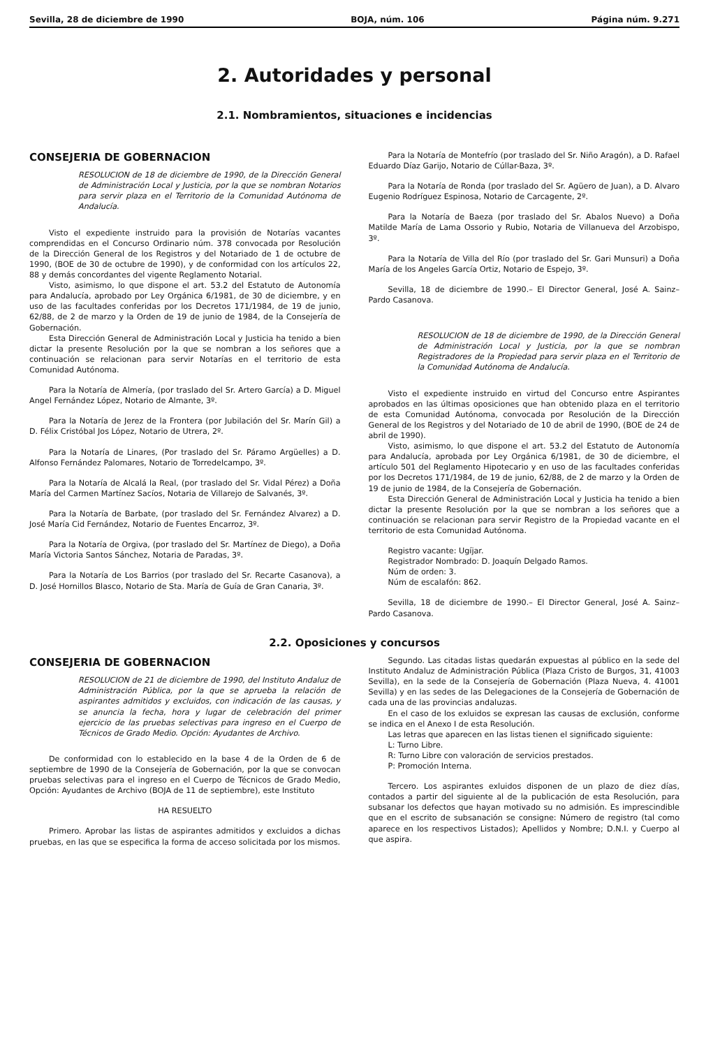Sevilla, 28 de diciembre de 1990 BOJA, núm. 106 Página núm. 9.271
2. Autoridades y personal
2.1. Nombramientos, situaciones e incidencias
CONSEJERIA DE GOBERNACION
RESOLUCION de 18 de diciembre de 1990, de la Dirección General de Administración Local y Justicia, por la que se nombran Notarios para servir plaza en el Territorio de la Comunidad Autónoma de Andalucía.
Visto el expediente instruido para la provisión de Notarías vacantes comprendidas en el Concurso Ordinario núm. 378 convocada por Resolución de la Dirección General de los Registros y del Notariado de 1 de octubre de 1990, (BOE de 30 de octubre de 1990), y de conformidad con los artículos 22, 88 y demás concordantes del vigente Reglamento Notarial.
Visto, asimismo, lo que dispone el art. 53.2 del Estatuto de Autonomía para Andalucía, aprobado por Ley Orgánica 6/1981, de 30 de diciembre, y en uso de las facultades conferidas por los Decretos 171/1984, de 19 de junio, 62/88, de 2 de marzo y la Orden de 19 de junio de 1984, de la Consejería de Gobernación.
Esta Dirección General de Administración Local y Justicia ha tenido a bien dictar la presente Resolución por la que se nombran a los señores que a continuación se relacionan para servir Notarías en el territorio de esta Comunidad Autónoma.
Para la Notaría de Almería, (por traslado del Sr. Artero García) a D. Miguel Angel Fernández López, Notario de Almante, 3º.
Para la Notaría de Jerez de la Frontera (por Jubilación del Sr. Marín Gil) a D. Félix Cristóbal Jos López, Notario de Utrera, 2º.
Para la Notaría de Linares, (Por traslado del Sr. Páramo Argüelles) a D. Alfonso Fernández Palomares, Notario de Torredelcampo, 3º.
Para la Notaría de Alcalá la Real, (por traslado del Sr. Vidal Pérez) a Doña María del Carmen Martínez Sacíos, Notaria de Villarejo de Salvanés, 3º.
Para la Notaría de Barbate, (por traslado del Sr. Fernández Alvarez) a D. José María Cid Fernández, Notario de Fuentes Encarroz, 3º.
Para la Notaría de Orgiva, (por traslado del Sr. Martínez de Diego), a Doña María Victoria Santos Sánchez, Notaria de Paradas, 3º.
Para la Notaría de Los Barrios (por traslado del Sr. Recarte Casanova), a D. José Hornillos Blasco, Notario de Sta. María de Guía de Gran Canaria, 3º.
Para la Notaría de Montefrío (por traslado del Sr. Niño Aragón), a D. Rafael Eduardo Díaz Garijo, Notario de Cúllar-Baza, 3º.
Para la Notaría de Ronda (por traslado del Sr. Agüero de Juan), a D. Alvaro Eugenio Rodríguez Espinosa, Notario de Carcagente, 2º.
Para la Notaría de Baeza (por traslado del Sr. Abalos Nuevo) a Doña Matilde María de Lama Ossorio y Rubio, Notaria de Villanueva del Arzobispo, 3º.
Para la Notaría de Villa del Río (por traslado del Sr. Gari Munsuri) a Doña María de los Angeles García Ortiz, Notario de Espejo, 3º.
Sevilla, 18 de diciembre de 1990.– El Director General, José A. Sainz–Pardo Casanova.
RESOLUCION de 18 de diciembre de 1990, de la Dirección General de Administración Local y Justicia, por la que se nombran Registradores de la Propiedad para servir plaza en el Territorio de la Comunidad Autónoma de Andalucía.
Visto el expediente instruido en virtud del Concurso entre Aspirantes aprobados en las últimas oposiciones que han obtenido plaza en el territorio de esta Comunidad Autónoma, convocada por Resolución de la Dirección General de los Registros y del Notariado de 10 de abril de 1990, (BOE de 24 de abril de 1990).
Visto, asimismo, lo que dispone el art. 53.2 del Estatuto de Autonomía para Andalucía, aprobada por Ley Orgánica 6/1981, de 30 de diciembre, el artículo 501 del Reglamento Hipotecario y en uso de las facultades conferidas por los Decretos 171/1984, de 19 de junio, 62/88, de 2 de marzo y la Orden de 19 de junio de 1984, de la Consejería de Gobernación.
Esta Dirección General de Administración Local y Justicia ha tenido a bien dictar la presente Resolución por la que se nombran a los señores que a continuación se relacionan para servir Registro de la Propiedad vacante en el territorio de esta Comunidad Autónoma.
Registro vacante: Ugíjar.
Registrador Nombrado: D. Joaquín Delgado Ramos.
Núm de orden: 3.
Núm de escalafón: 862.
Sevilla, 18 de diciembre de 1990.– El Director General, José A. Sainz–Pardo Casanova.
2.2. Oposiciones y concursos
CONSEJERIA DE GOBERNACION
RESOLUCION de 21 de diciembre de 1990, del Instituto Andaluz de Administración Pública, por la que se aprueba la relación de aspirantes admitidos y excluidos, con indicación de las causas, y se anuncia la fecha, hora y lugar de celebración del primer ejercicio de las pruebas selectivas para ingreso en el Cuerpo de Técnicos de Grado Medio. Opción: Ayudantes de Archivo.
De conformidad con lo establecido en la base 4 de la Orden de 6 de septiembre de 1990 de la Consejería de Gobernación, por la que se convocan pruebas selectivas para el ingreso en el Cuerpo de Técnicos de Grado Medio, Opción: Ayudantes de Archivo (BOJA de 11 de septiembre), este Instituto
HA RESUELTO
Primero. Aprobar las listas de aspirantes admitidos y excluidos a dichas pruebas, en las que se especifica la forma de acceso solicitada por los mismos.
Segundo. Las citadas listas quedarán expuestas al público en la sede del Instituto Andaluz de Administración Pública (Plaza Cristo de Burgos, 31, 41003 Sevilla), en la sede de la Consejería de Gobernación (Plaza Nueva, 4. 41001 Sevilla) y en las sedes de las Delegaciones de la Consejería de Gobernación de cada una de las provincias andaluzas.
En el caso de los exluidos se expresan las causas de exclusión, conforme se indica en el Anexo I de esta Resolución.
Las letras que aparecen en las listas tienen el significado siguiente:
L: Turno Libre.
R: Turno Libre con valoración de servicios prestados.
P: Promoción Interna.
Tercero. Los aspirantes exluidos disponen de un plazo de diez días, contados a partir del siguiente al de la publicación de esta Resolución, para subsanar los defectos que hayan motivado su no admisión. Es imprescindible que en el escrito de subsanación se consigne: Número de registro (tal como aparece en los respectivos Listados); Apellidos y Nombre; D.N.I. y Cuerpo al que aspira.